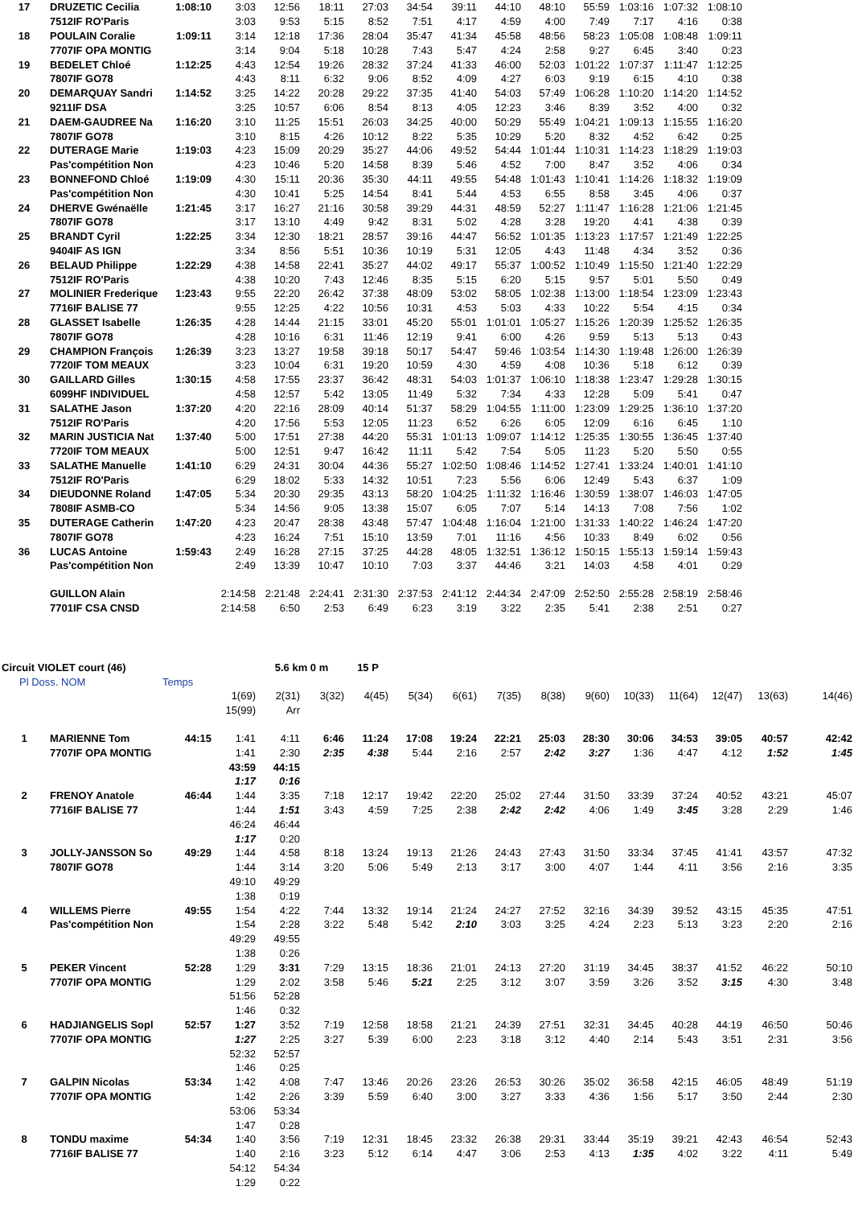| 17 | DRUZETIC Cecilia | 1:08:10 | 3:03 | 12:56 | 18:11 | 27:03 | 34:54 | 39:11 | 44:10 | 48:10 | 55:59 | 1:03:16 | 1:07:32 | 1:08:10 | | |
| | 7512IF RO'Paris | | 3:03 | 9:53 | 5:15 | 8:52 | 7:51 | 4:17 | 4:59 | 4:00 | 7:49 | 7:17 | 4:16 | 0:38 | | |
| 18 | POULAIN Coralie | 1:09:11 | 3:14 | 12:18 | 17:36 | 28:04 | 35:47 | 41:34 | 45:58 | 48:56 | 58:23 | 1:05:08 | 1:08:48 | 1:09:11 | | |
| | 7707IF OPA MONTIG | | 3:14 | 9:04 | 5:18 | 10:28 | 7:43 | 5:47 | 4:24 | 2:58 | 9:27 | 6:45 | 3:40 | 0:23 | | |
| 19 | BEDELET Chloé | 1:12:25 | 4:43 | 12:54 | 19:26 | 28:32 | 37:24 | 41:33 | 46:00 | 52:03 | 1:01:22 | 1:07:37 | 1:11:47 | 1:12:25 | | |
| | 7807IF GO78 | | 4:43 | 8:11 | 6:32 | 9:06 | 8:52 | 4:09 | 4:27 | 6:03 | 9:19 | 6:15 | 4:10 | 0:38 | | |
| 20 | DEMARQUAY Sandri | 1:14:52 | 3:25 | 14:22 | 20:28 | 29:22 | 37:35 | 41:40 | 54:03 | 57:49 | 1:06:28 | 1:10:20 | 1:14:20 | 1:14:52 | | |
| | 9211IF DSA | | 3:25 | 10:57 | 6:06 | 8:54 | 8:13 | 4:05 | 12:23 | 3:46 | 8:39 | 3:52 | 4:00 | 0:32 | | |
| 21 | DAEM-GAUDREE Na | 1:16:20 | 3:10 | 11:25 | 15:51 | 26:03 | 34:25 | 40:00 | 50:29 | 55:49 | 1:04:21 | 1:09:13 | 1:15:55 | 1:16:20 | | |
| | 7807IF GO78 | | 3:10 | 8:15 | 4:26 | 10:12 | 8:22 | 5:35 | 10:29 | 5:20 | 8:32 | 4:52 | 6:42 | 0:25 | | |
| 22 | DUTERAGE Marie | 1:19:03 | 4:23 | 15:09 | 20:29 | 35:27 | 44:06 | 49:52 | 54:44 | 1:01:44 | 1:10:31 | 1:14:23 | 1:18:29 | 1:19:03 | | |
| | Pas'compétition Non | | 4:23 | 10:46 | 5:20 | 14:58 | 8:39 | 5:46 | 4:52 | 7:00 | 8:47 | 3:52 | 4:06 | 0:34 | | |
| 23 | BONNEFOND Chloé | 1:19:09 | 4:30 | 15:11 | 20:36 | 35:30 | 44:11 | 49:55 | 54:48 | 1:01:43 | 1:10:41 | 1:14:26 | 1:18:32 | 1:19:09 | | |
| | Pas'compétition Non | | 4:30 | 10:41 | 5:25 | 14:54 | 8:41 | 5:44 | 4:53 | 6:55 | 8:58 | 3:45 | 4:06 | 0:37 | | |
| 24 | DHERVE Gwénaëlle | 1:21:45 | 3:17 | 16:27 | 21:16 | 30:58 | 39:29 | 44:31 | 48:59 | 52:27 | 1:11:47 | 1:16:28 | 1:21:06 | 1:21:45 | | |
| | 7807IF GO78 | | 3:17 | 13:10 | 4:49 | 9:42 | 8:31 | 5:02 | 4:28 | 3:28 | 19:20 | 4:41 | 4:38 | 0:39 | | |
| 25 | BRANDT Cyril | 1:22:25 | 3:34 | 12:30 | 18:21 | 28:57 | 39:16 | 44:47 | 56:52 | 1:01:35 | 1:13:23 | 1:17:57 | 1:21:49 | 1:22:25 | | |
| | 9404IF AS IGN | | 3:34 | 8:56 | 5:51 | 10:36 | 10:19 | 5:31 | 12:05 | 4:43 | 11:48 | 4:34 | 3:52 | 0:36 | | |
| 26 | BELAUD Philippe | 1:22:29 | 4:38 | 14:58 | 22:41 | 35:27 | 44:02 | 49:17 | 55:37 | 1:00:52 | 1:10:49 | 1:15:50 | 1:21:40 | 1:22:29 | | |
| | 7512IF RO'Paris | | 4:38 | 10:20 | 7:43 | 12:46 | 8:35 | 5:15 | 6:20 | 5:15 | 9:57 | 5:01 | 5:50 | 0:49 | | |
| 27 | MOLINIER Frederique | 1:23:43 | 9:55 | 22:20 | 26:42 | 37:38 | 48:09 | 53:02 | 58:05 | 1:02:38 | 1:13:00 | 1:18:54 | 1:23:09 | 1:23:43 | | |
| | 7716IF BALISE 77 | | 9:55 | 12:25 | 4:22 | 10:56 | 10:31 | 4:53 | 5:03 | 4:33 | 10:22 | 5:54 | 4:15 | 0:34 | | |
| 28 | GLASSET Isabelle | 1:26:35 | 4:28 | 14:44 | 21:15 | 33:01 | 45:20 | 55:01 | 1:01:01 | 1:05:27 | 1:15:26 | 1:20:39 | 1:25:52 | 1:26:35 | | |
| | 7807IF GO78 | | 4:28 | 10:16 | 6:31 | 11:46 | 12:19 | 9:41 | 6:00 | 4:26 | 9:59 | 5:13 | 5:13 | 0:43 | | |
| 29 | CHAMPION François | 1:26:39 | 3:23 | 13:27 | 19:58 | 39:18 | 50:17 | 54:47 | 59:46 | 1:03:54 | 1:14:30 | 1:19:48 | 1:26:00 | 1:26:39 | | |
| | 7720IF TOM MEAUX | | 3:23 | 10:04 | 6:31 | 19:20 | 10:59 | 4:30 | 4:59 | 4:08 | 10:36 | 5:18 | 6:12 | 0:39 | | |
| 30 | GAILLARD Gilles | 1:30:15 | 4:58 | 17:55 | 23:37 | 36:42 | 48:31 | 54:03 | 1:01:37 | 1:06:10 | 1:18:38 | 1:23:47 | 1:29:28 | 1:30:15 | | |
| | 6099HF INDIVIDUEL | | 4:58 | 12:57 | 5:42 | 13:05 | 11:49 | 5:32 | 7:34 | 4:33 | 12:28 | 5:09 | 5:41 | 0:47 | | |
| 31 | SALATHE Jason | 1:37:20 | 4:20 | 22:16 | 28:09 | 40:14 | 51:37 | 58:29 | 1:04:55 | 1:11:00 | 1:23:09 | 1:29:25 | 1:36:10 | 1:37:20 | | |
| | 7512IF RO'Paris | | 4:20 | 17:56 | 5:53 | 12:05 | 11:23 | 6:52 | 6:26 | 6:05 | 12:09 | 6:16 | 6:45 | 1:10 | | |
| 32 | MARIN JUSTICIA Nat | 1:37:40 | 5:00 | 17:51 | 27:38 | 44:20 | 55:31 | 1:01:13 | 1:09:07 | 1:14:12 | 1:25:35 | 1:30:55 | 1:36:45 | 1:37:40 | | |
| | 7720IF TOM MEAUX | | 5:00 | 12:51 | 9:47 | 16:42 | 11:11 | 5:42 | 7:54 | 5:05 | 11:23 | 5:20 | 5:50 | 0:55 | | |
| 33 | SALATHE Manuelle | 1:41:10 | 6:29 | 24:31 | 30:04 | 44:36 | 55:27 | 1:02:50 | 1:08:46 | 1:14:52 | 1:27:41 | 1:33:24 | 1:40:01 | 1:41:10 | | |
| | 7512IF RO'Paris | | 6:29 | 18:02 | 5:33 | 14:32 | 10:51 | 7:23 | 5:56 | 6:06 | 12:49 | 5:43 | 6:37 | 1:09 | | |
| 34 | DIEUDONNE Roland | 1:47:05 | 5:34 | 20:30 | 29:35 | 43:13 | 58:20 | 1:04:25 | 1:11:32 | 1:16:46 | 1:30:59 | 1:38:07 | 1:46:03 | 1:47:05 | | |
| | 7808IF ASMB-CO | | 5:34 | 14:56 | 9:05 | 13:38 | 15:07 | 6:05 | 7:07 | 5:14 | 14:13 | 7:08 | 7:56 | 1:02 | | |
| 35 | DUTERAGE Catherin | 1:47:20 | 4:23 | 20:47 | 28:38 | 43:48 | 57:47 | 1:04:48 | 1:16:04 | 1:21:00 | 1:31:33 | 1:40:22 | 1:46:24 | 1:47:20 | | |
| | 7807IF GO78 | | 4:23 | 16:24 | 7:51 | 15:10 | 13:59 | 7:01 | 11:16 | 4:56 | 10:33 | 8:49 | 6:02 | 0:56 | | |
| 36 | LUCAS Antoine | 1:59:43 | 2:49 | 16:28 | 27:15 | 37:25 | 44:28 | 48:05 | 1:32:51 | 1:36:12 | 1:50:15 | 1:55:13 | 1:59:14 | 1:59:43 | | |
| | Pas'compétition Non | | 2:49 | 13:39 | 10:47 | 10:10 | 7:03 | 3:37 | 44:46 | 3:21 | 14:03 | 4:58 | 4:01 | 0:29 | | |
| | GUILLON Alain | | 2:14:58 | 2:21:48 | 2:24:41 | 2:31:30 | 2:37:53 | 2:41:12 | 2:44:34 | 2:47:09 | 2:52:50 | 2:55:28 | 2:58:19 | 2:58:46 | | |
| | 7701IF CSA CNSD | | 2:14:58 | 6:50 | 2:53 | 6:49 | 6:23 | 3:19 | 3:22 | 2:35 | 5:41 | 2:38 | 2:51 | 0:27 | | |
| Circuit VIOLET court (46) | | | | 5.6 km 0 m | | 15 P | | | | | | | | | | |
| Pl Doss. NOM | | Temps | | | | | | | | | | | | | | |
| | | | 1(69) | 2(31) | 3(32) | 4(45) | 5(34) | 6(61) | 7(35) | 8(38) | 9(60) | 10(33) | 11(64) | 12(47) | 13(63) | 14(46) |
| | | | 15(99) | Arr | | | | | | | | | | | | |
| 1 | MARIENNE Tom | 44:15 | 1:41 | 4:11 | 6:46 | 11:24 | 17:08 | 19:24 | 22:21 | 25:03 | 28:30 | 30:06 | 34:53 | 39:05 | 40:57 | 42:42 |
| | 7707IF OPA MONTIG | | 1:41 | 2:30 | 2:35 | 4:38 | 5:44 | 2:16 | 2:57 | 2:42 | 3:27 | 1:36 | 4:47 | 4:12 | 1:52 | 1:45 |
| | | | 43:59 | 44:15 | | | | | | | | | | | | |
| | | | 1:17 | 0:16 | | | | | | | | | | | | |
| 2 | FRENOY Anatole | 46:44 | 1:44 | 3:35 | 7:18 | 12:17 | 19:42 | 22:20 | 25:02 | 27:44 | 31:50 | 33:39 | 37:24 | 40:52 | 43:21 | 45:07 |
| | 7716IF BALISE 77 | | 1:44 | 1:51 | 3:43 | 4:59 | 7:25 | 2:38 | 2:42 | 2:42 | 4:06 | 1:49 | 3:45 | 3:28 | 2:29 | 1:46 |
| | | | 46:24 | 46:44 | | | | | | | | | | | | |
| | | | 1:17 | 0:20 | | | | | | | | | | | | |
| 3 | JOLLY-JANSSON So | 49:29 | 1:44 | 4:58 | 8:18 | 13:24 | 19:13 | 21:26 | 24:43 | 27:43 | 31:50 | 33:34 | 37:45 | 41:41 | 43:57 | 47:32 |
| | 7807IF GO78 | | 1:44 | 3:14 | 3:20 | 5:06 | 5:49 | 2:13 | 3:17 | 3:00 | 4:07 | 1:44 | 4:11 | 3:56 | 2:16 | 3:35 |
| | | | 49:10 | 49:29 | | | | | | | | | | | | |
| | | | 1:38 | 0:19 | | | | | | | | | | | | |
| 4 | WILLEMS Pierre | 49:55 | 1:54 | 4:22 | 7:44 | 13:32 | 19:14 | 21:24 | 24:27 | 27:52 | 32:16 | 34:39 | 39:52 | 43:15 | 45:35 | 47:51 |
| | Pas'compétition Non | | 1:54 | 2:28 | 3:22 | 5:48 | 5:42 | 2:10 | 3:03 | 3:25 | 4:24 | 2:23 | 5:13 | 3:23 | 2:20 | 2:16 |
| | | | 49:29 | 49:55 | | | | | | | | | | | | |
| | | | 1:38 | 0:26 | | | | | | | | | | | | |
| 5 | PEKER Vincent | 52:28 | 1:29 | 3:31 | 7:29 | 13:15 | 18:36 | 21:01 | 24:13 | 27:20 | 31:19 | 34:45 | 38:37 | 41:52 | 46:22 | 50:10 |
| | 7707IF OPA MONTIG | | 1:29 | 2:02 | 3:58 | 5:46 | 5:21 | 2:25 | 3:12 | 3:07 | 3:59 | 3:26 | 3:52 | 3:15 | 4:30 | 3:48 |
| | | | 51:56 | 52:28 | | | | | | | | | | | | |
| | | | 1:46 | 0:32 | | | | | | | | | | | | |
| 6 | HADJIANGELIS Sopl | 52:57 | 1:27 | 3:52 | 7:19 | 12:58 | 18:58 | 21:21 | 24:39 | 27:51 | 32:31 | 34:45 | 40:28 | 44:19 | 46:50 | 50:46 |
| | 7707IF OPA MONTIG | | 1:27 | 2:25 | 3:27 | 5:39 | 6:00 | 2:23 | 3:18 | 3:12 | 4:40 | 2:14 | 5:43 | 3:51 | 2:31 | 3:56 |
| | | | 52:32 | 52:57 | | | | | | | | | | | | |
| | | | 1:46 | 0:25 | | | | | | | | | | | | |
| 7 | GALPIN Nicolas | 53:34 | 1:42 | 4:08 | 7:47 | 13:46 | 20:26 | 23:26 | 26:53 | 30:26 | 35:02 | 36:58 | 42:15 | 46:05 | 48:49 | 51:19 |
| | 7707IF OPA MONTIG | | 1:42 | 2:26 | 3:39 | 5:59 | 6:40 | 3:00 | 3:27 | 3:33 | 4:36 | 1:56 | 5:17 | 3:50 | 2:44 | 2:30 |
| | | | 53:06 | 53:34 | | | | | | | | | | | | |
| | | | 1:47 | 0:28 | | | | | | | | | | | | |
| 8 | TONDU maxime | 54:34 | 1:40 | 3:56 | 7:19 | 12:31 | 18:45 | 23:32 | 26:38 | 29:31 | 33:44 | 35:19 | 39:21 | 42:43 | 46:54 | 52:43 |
| | 7716IF BALISE 77 | | 1:40 | 2:16 | 3:23 | 5:12 | 6:14 | 4:47 | 3:06 | 2:53 | 4:13 | 1:35 | 4:02 | 3:22 | 4:11 | 5:49 |
| | | | 54:12 | 54:34 | | | | | | | | | | | | |
| | | | 1:29 | 0:22 | | | | | | | | | | | | |